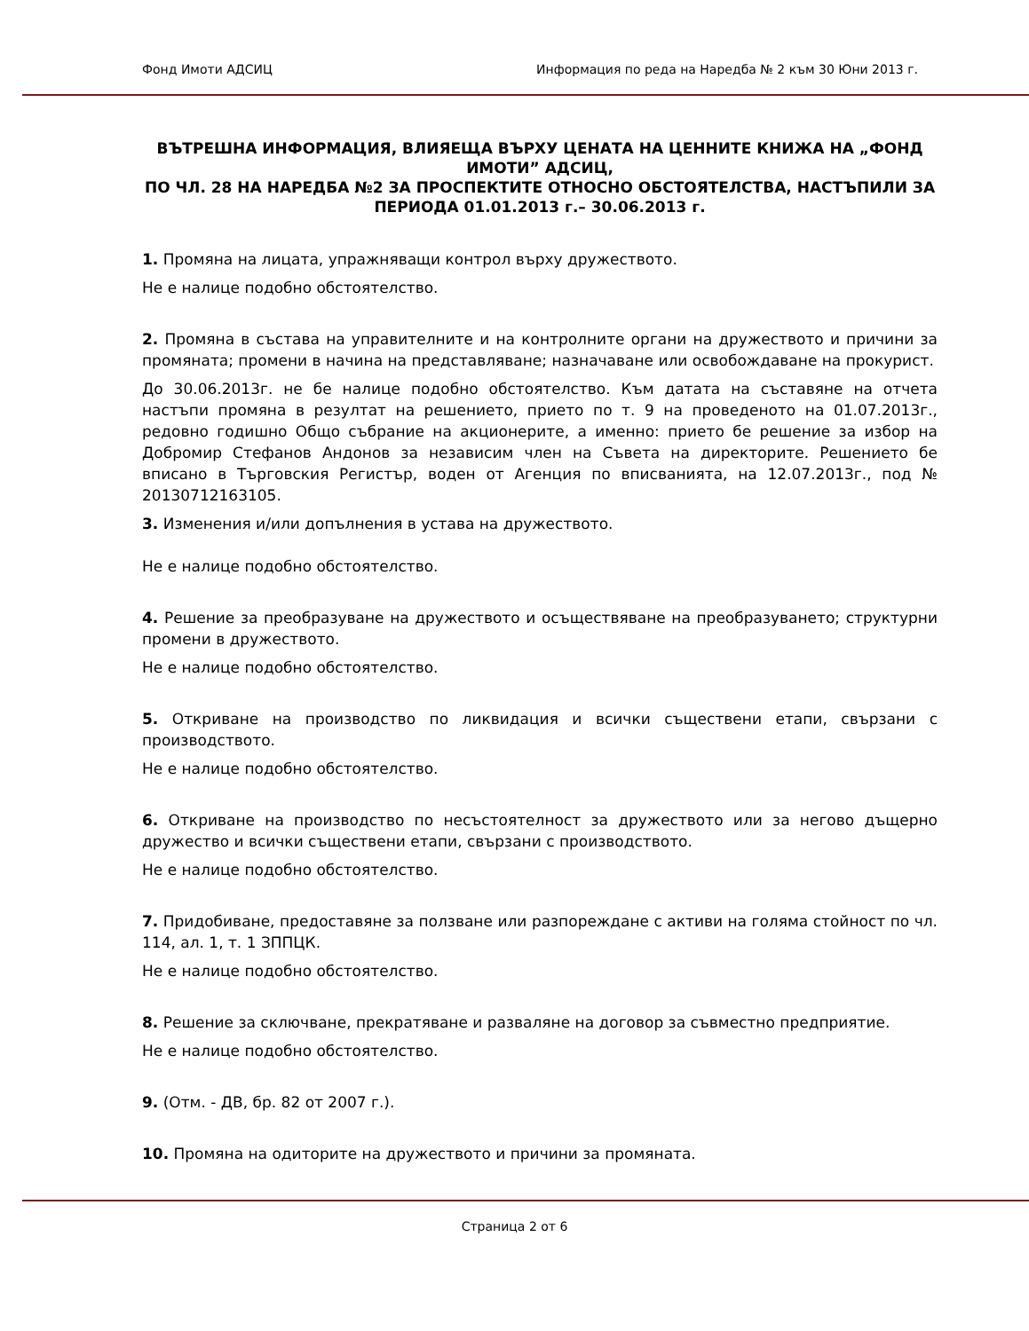Фонд Имоти АДСИЦ Информация по реда на Наредба № 2 към 30 Юни 2013 г.
ВЪТРЕШНА ИНФОРМАЦИЯ, ВЛИЯЕЩА ВЪРХУ ЦЕНАТА НА ЦЕННИТЕ КНИЖА НА „ФОНД ИМОТИ” АДСИЦ,
ПО ЧЛ. 28 НА НАРЕДБА №2 ЗА ПРОСПЕКТИТЕ ОТНОСНО ОБСТОЯТЕЛСТВА, НАСТЪПИЛИ ЗА ПЕРИОДА 01.01.2013 г.– 30.06.2013 г.
1. Промяна на лицата, упражняващи контрол върху дружеството.
Не е налице подобно обстоятелство.
2. Промяна в състава на управителните и на контролните органи на дружеството и причини за промяната; промени в начина на представляване; назначаване или освобождаване на прокурист.
До 30.06.2013г. не бе налице подобно обстоятелство. Към датата на съставяне на отчета настъпи промяна в резултат на решението, прието по т. 9 на проведеното на 01.07.2013г., редовно годишно Общо събрание на акционерите, а именно: прието бе решение за избор на Добромир Стефанов Андонов за независим член на Съвета на директорите. Решението бе вписано в Търговския Регистър, воден от Агенция по вписванията, на 12.07.2013г., под № 20130712163105.
3. Изменения и/или допълнения в устава на дружеството.
Не е налице подобно обстоятелство.
4. Решение за преобразуване на дружеството и осъществяване на преобразуването; структурни промени в дружеството.
Не е налице подобно обстоятелство.
5. Откриване на производство по ликвидация и всички съществени етапи, свързани с производството.
Не е налице подобно обстоятелство.
6. Откриване на производство по несъстоятелност за дружеството или за негово дъщерно дружество и всички съществени етапи, свързани с производството.
Не е налице подобно обстоятелство.
7. Придобиване, предоставяне за ползване или разпореждане с активи на голяма стойност по чл. 114, ал. 1, т. 1 ЗППЦК.
Не е налице подобно обстоятелство.
8. Решение за сключване, прекратяване и разваляне на договор за съвместно предприятие.
Не е налице подобно обстоятелство.
9. (Отм. - ДВ, бр. 82 от 2007 г.).
10. Промяна на одиторите на дружеството и причини за промяната.
Страница 2 от 6